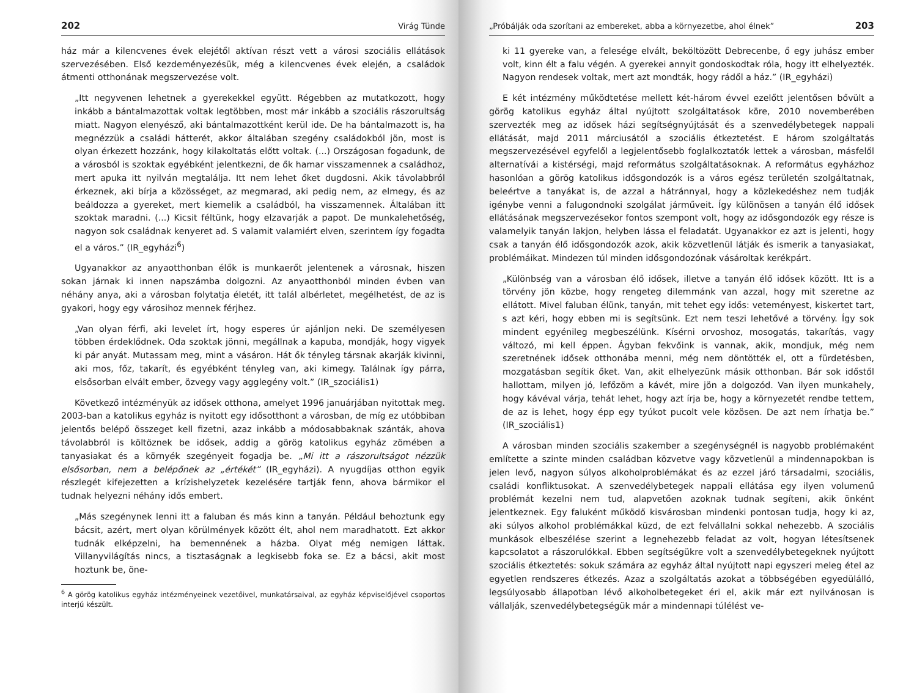202 Virág Tünde
ház már a kilencvenes évek elejétől aktívan részt vett a városi szociális ellátások szervezésében. Első kezdeményezésük, még a kilencvenes évek elején, a családok átmenti otthonának megszervezése volt.
„Itt negyvenen lehetnek a gyerekekkel együtt. Régebben az mutatkozott, hogy inkább a bántalmazottak voltak legtöbben, most már inkább a szociális rászorultság miatt. Nagyon elenyésző, aki bántalmazottként kerül ide. De ha bántalmazott is, ha megnézzük a családi hátterét, akkor általában szegény családokból jön, most is olyan érkezett hozzánk, hogy kilakoltatás előtt voltak. (...) Országosan fogadunk, de a városból is szoktak egyébként jelentkezni, de ők hamar visszamennek a családhoz, mert apuka itt nyilván megtalálja. Itt nem lehet őket dugdosni. Akik távolabbról érkeznek, aki bírja a közösséget, az megmarad, aki pedig nem, az elmegy, és az beáldozza a gyereket, mert kiemelik a családból, ha visszamennek. Általában itt szoktak maradni. (...) Kicsit féltünk, hogy elzavarják a papot. De munkalehetőség, nagyon sok családnak kenyeret ad. S valamit valamiért elven, szerintem így fogadta el a város.” (IR_egyházi<sup>6</sup>)
Ugyanakkor az anyaotthonban élők is munkaerőt jelentenek a városnak, hiszen sokan járnak ki innen napszámba dolgozni. Az anyaotthonból minden évben van néhány anya, aki a városban folytatja életét, itt talál albérletet, megélhetést, de az is gyakori, hogy egy városihoz mennek férjhez.
„Van olyan férfi, aki levelet írt, hogy esperes úr ajánljon neki. De személyesen többen érdeklődnek. Oda szoktak jönni, megállnak a kapuba, mondják, hogy vigyek ki pár anyát. Mutassam meg, mint a vásáron. Hát ők tényleg társnak akarják kivinni, aki mos, főz, takarít, és egyébként tényleg van, aki kimegy. Találnak így párra, elsősorban elvált ember, özvegy vagy agglegény volt.” (IR_szociális1)
Következő intézményük az idősek otthona, amelyet 1996 januárjában nyitottak meg. 2003-ban a katolikus egyház is nyitott egy idősotthont a városban, de míg ez utóbbiban jelentős belépő összeget kell fizetni, azaz inkább a módosabbaknak szánták, ahova távolabbról is költöznek be idősek, addig a görög katolikus egyház zömében a tanyasiakat és a környék szegényeit fogadja be. „Mi itt a rászorultságot nézzük elsősorban, nem a belépőnek az „értékét” (IR_egyházi). A nyugdíjas otthon egyik részlegét kifejezetten a krízishelyzetek kezelésére tartják fenn, ahova bármikor el tudnak helyezni néhány idős embert.
„Más szegénynek lenni itt a faluban és más kinn a tanyán. Például behoztunk egy bácsit, azért, mert olyan körülmények között élt, ahol nem maradhatott. Ezt akkor tudnák elképzelni, ha bemennének a házba. Olyat még nemigen láttak. Villanyvilágítás nincs, a tisztaságnak a legkisebb foka se. Ez a bácsi, akit most hoztunk be, öne-
<sup>6</sup> A görög katolikus egyház intézményeinek vezetőivel, munkatársaival, az egyház képviselőjével csoportos interjú készült.
„Próbálják oda szorítani az embereket, abba a környezetbe, ahol élnek” 203
ki 11 gyereke van, a felesége elvált, beköltözött Debrecenbe, ő egy juhász ember volt, kinn élt a falu végén. A gyerekei annyit gondoskodtak róla, hogy itt elhelyezték. Nagyon rendesek voltak, mert azt mondták, hogy rádől a ház.” (IR_egyházi)
E két intézmény működtetése mellett két-három évvel ezelőtt jelentősen bővült a görög katolikus egyház által nyújtott szolgáltatások köre, 2010 novemberében szervezték meg az idősek házi segítségnyújtását és a szenvedélybetegek nappali ellátását, majd 2011 márciusától a szociális étkeztetést. E három szolgáltatás megszervezésével egyfelől a legjelentősebb foglalkoztatók lettek a városban, másfelől alternatívái a kistérségi, majd református szolgáltatásoknak. A református egyházhoz hasonlóan a görög katolikus idősgondozók is a város egész területén szolgáltatnak, beleértve a tanyákat is, de azzal a hátránnyal, hogy a közlekedéshez nem tudják igénybe venni a falugondnoki szolgálat járműveit. Így különösen a tanyán élő idősek ellátásának megszervezésekor fontos szempont volt, hogy az idősgondozók egy része is valamelyik tanyán lakjon, helyben lássa el feladatát. Ugyanakkor ez azt is jelenti, hogy csak a tanyán élő idősgondozók azok, akik közvetlenül látják és ismerik a tanyasiakat, problémáikat. Mindezen túl minden idősgondozónak vásároltak kerékpárt.
„Különbség van a városban élő idősek, illetve a tanyán élő idősek között. Itt is a törvény jön közbe, hogy rengeteg dilemmánk van azzal, hogy mit szeretne az ellátott. Mivel faluban élünk, tanyán, mit tehet egy idős: veteményest, kiskertet tart, s azt kéri, hogy ebben mi is segítsünk. Ezt nem teszi lehetővé a törvény. Így sok mindent egyénileg megbeszélünk. Kísérni orvoshoz, mosogatás, takarítás, vagy változó, mi kell éppen. Ágyban fekvőink is vannak, akik, mondjuk, még nem szeretnének idősek otthonába menni, még nem döntötték el, ott a fürdetésben, mozgatásban segítik őket. Van, akit elhelyezünk másik otthonban. Bár sok idős­től hallottam, milyen jó, lefőzöm a kávét, mire jön a dolgozód. Van ilyen munkahely, hogy kávéval várja, tehát lehet, hogy azt írja be, hogy a környezetét rendbe tettem, de az is lehet, hogy épp egy tyúkot pucolt vele közösen. De azt nem írhatja be.” (IR_szociális1)
A városban minden szociális szakember a szegénységnél is nagyobb problémaként említette a szinte minden családban közvetve vagy közvetlenül a mindennapokban is jelen levő, nagyon súlyos alkoholproblémákat és az ezzel járó társadalmi, szociális, családi konfliktusokat. A szenvedélybetegek nappali ellátása egy ilyen volumenű problémát kezelni nem tud, alapvetően azoknak tudnak segíteni, akik önként jelentkeznek. Egy falu­ként működő kisvárosban mindenki pontosan tudja, hogy ki az, aki súlyos alkohol problémákkal küzd, de ezt felvállalni sokkal nehezebb. A szociális munkások elbeszélése szerint a legnehezebb feladat az volt, hogyan létesítsenek kapcsolatot a rászorulókkal. Ebben segítségükre volt a szenvedélybetegeknek nyújtott szociális étkeztetés: sokuk számára az egyház által nyújtott napi egyszeri meleg étel az egyetlen rendszeres étkezés. Azaz a szolgáltatás azokat a többségében egyedülálló, legsúlyosabb állapotban lévő alkoholbetegeket éri el, akik már ezt nyilvánosan is vállalják, szenvedélybetegségük már a mindennapi túlélést ve-